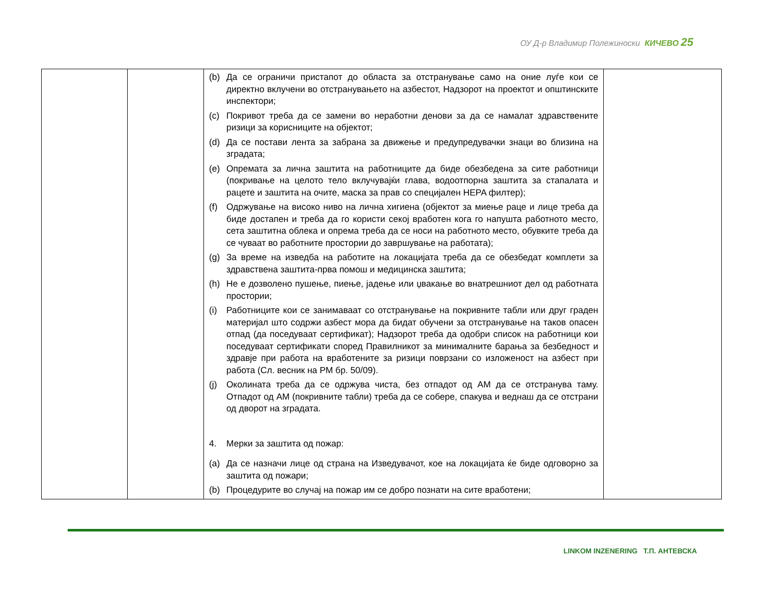ОУ Д-р Владимир Полежиноски КИЧЕВО 25
| | | (b) Да се ограничи пристапот до областа за отстранување само на оние луѓе кои се директно вклучени во отстранувањето на азбестот, Надзорот на проектот и општинските инспектори; (c) Покривот треба да се замени во неработни денови за да се намалат здравствените ризици за корисниците на објектот; (d) Да се постави лента за забрана за движење и предупредувачки знаци во близина на зградата; (e) Опремата за лична заштита на работниците да биде обезбедена за сите работници (покривање на целото тело вклучувајќи глава, водоотпорна заштита за стапалата и рацете и заштита на очите, маска за прав со специјален HEPA филтер); (f) Одржување на високо ниво на лична хигиена (објектот за миење раце и лице треба да биде достапен и треба да го користи секој вработен кога го напушта работното место, сета заштитна облека и опрема треба да се носи на работното место, обувките треба да се чуваат во работните простории до завршување на работата); (g) За време на изведба на работите на локацијата треба да се обезбедат комплети за здравствена заштита-прва помош и медицинска заштита; (h) Не е дозволено пушење, пиење, јадење или џвакање во внатрешниот дел од работната простории; (i) Работниците кои се занимаваат со отстранување на покривните табли или друг граден материјал што содржи азбест мора да бидат обучени за отстранување на таков опасен отпад (да поседуваат сертификат); Надзорот треба да одобри список на работници кои поседуваат сертификати според Правилникот за минималните барања за безбедност и здравје при работа на вработените за ризици поврзани со изложеност на азбест при работа (Сл. весник на РМ бр. 50/09). (j) Околината треба да се одржува чиста, без отпадот од АМ да се отстранува таму. Отпадот од АМ (покривните табли) треба да се собере, спакува и веднаш да се отстрани од дворот на зградата. 4. Мерки за заштита од пожар: (a) Да се назначи лице од страна на Изведувачот, кое на локацијата ќе биде одговорно за заштита од пожари; (b) Процедурите во случај на пожар им се добро познати на сите вработени; | |
LINKOM INZENERING Т.П. АНТЕВСКА